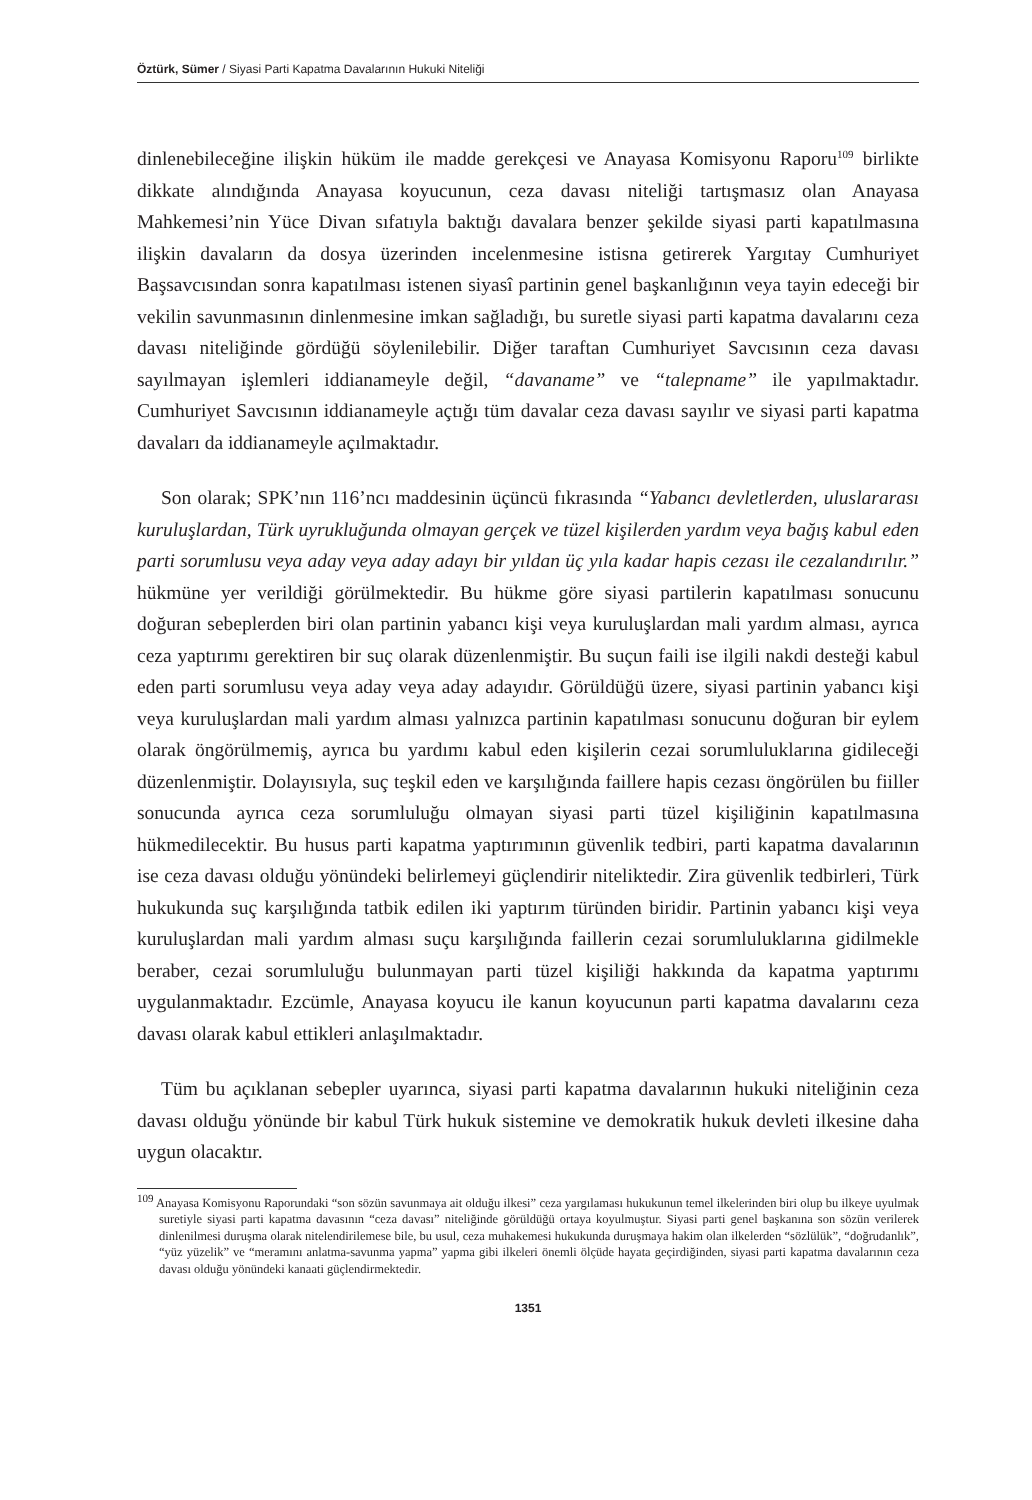Öztürk, Sümer / Siyasi Parti Kapatma Davalarının Hukuki Niteliği
dinlenebileceğine ilişkin hüküm ile madde gerekçesi ve Anayasa Komisyonu Raporu<sup>109</sup> birlikte dikkate alındığında Anayasa koyucunun, ceza davası niteliği tartışmasız olan Anayasa Mahkemesi’nin Yüce Divan sıfatıyla baktığı davalara benzer şekilde siyasi parti kapatılmasına ilişkin davaların da dosya üzerinden incelenmesine istisna getirerek Yargıtay Cumhuriyet Başsavcısından sonra kapatılması istenen siyasî partinin genel başkanlığının veya tayin edeceği bir vekilin savunmasının dinlenmesine imkan sağladığı, bu suretle siyasi parti kapatma davalarını ceza davası niteliğinde gördüğü söylenilebilir. Diğer taraftan Cumhuriyet Savcısının ceza davası sayılmayan işlemleri iddianameyle değil, “davaname” ve “talepname” ile yapılmaktadır. Cumhuriyet Savcısının iddianameyle açtığı tüm davalar ceza davası sayılır ve siyasi parti kapatma davaları da iddianameyle açılmaktadır.
Son olarak; SPK’nın 116’ncı maddesinin üçüncü fıkrasında “Yabancı devletlerden, uluslararası kuruluşlardan, Türk uyrukluğunda olmayan gerçek ve tüzel kişilerden yardım veya bağış kabul eden parti sorumlusu veya aday veya aday adayı bir yıldan üç yıla kadar hapis cezası ile cezalandırılır.” hükmüne yer verildiği görülmektedir. Bu hükme göre siyasi partilerin kapatılması sonucunu doğuran sebeplerden biri olan partinin yabancı kişi veya kuruluşlardan mali yardım alması, ayrıca ceza yaptırımı gerektiren bir suç olarak düzenlenmiştir. Bu suçun faili ise ilgili nakdi desteği kabul eden parti sorumlusu veya aday veya aday adayıdır. Görüldüğü üzere, siyasi partinin yabancı kişi veya kuruluşlardan mali yardım alması yalnızca partinin kapatılması sonucunu doğuran bir eylem olarak öngörülmemiş, ayrıca bu yardımı kabul eden kişilerin cezai sorumluluklarına gidileceği düzenlenmiştir. Dolayısıyla, suç teşkil eden ve karşılığında faillere hapis cezası öngörülen bu fiiller sonucunda ayrıca ceza sorumluluğu olmayan siyasi parti tüzel kişiliğinin kapatılmasına hükmedilecektir. Bu husus parti kapatma yaptırımının güvenlik tedbiri, parti kapatma davalarının ise ceza davası olduğu yönündeki belirlemeyi güçlendirir niteliktedir. Zira güvenlik tedbirleri, Türk hukukunda suç karşılığında tatbik edilen iki yaptırım türünden biridir. Partinin yabancı kişi veya kuruluşlardan mali yardım alması suçu karşılığında faillerin cezai sorumluluklarına gidilmekle beraber, cezai sorumluluğu bulunmayan parti tüzel kişiliği hakkında da kapatma yaptırımı uygulanmaktadır. Ezcümle, Anayasa koyucu ile kanun koyucunun parti kapatma davalarını ceza davası olarak kabul ettikleri anlaşılmaktadır.
Tüm bu açıklanan sebepler uyarınca, siyasi parti kapatma davalarının hukuki niteliğinin ceza davası olduğu yönünde bir kabul Türk hukuk sistemine ve demokratik hukuk devleti ilkesine daha uygun olacaktır.
<sup>109</sup> Anayasa Komisyonu Raporundaki “son sözün savunmaya ait olduğu ilkesi” ceza yargılaması hukukunun temel ilkelerinden biri olup bu ilkeye uyulmak suretiyle siyasi parti kapatma davasının “ceza davası” niteliğinde görüldüğü ortaya koyulmuştur. Siyasi parti genel başkanına son sözün verilerek dinlenilmesi duruşma olarak nitelendirilemese bile, bu usul, ceza muhakemesi hukukunda duruşmaya hakim olan ilkelerden “sözlülük”, “doğrudanlık”, “yüz yüzelik” ve “meramını anlatma-savunma yapma” yapma gibi ilkeleri önemli ölçüde hayata geçirdiğinden, siyasi parti kapatma davalarının ceza davası olduğu yönündeki kanaati güçlendirmektedir.
1351